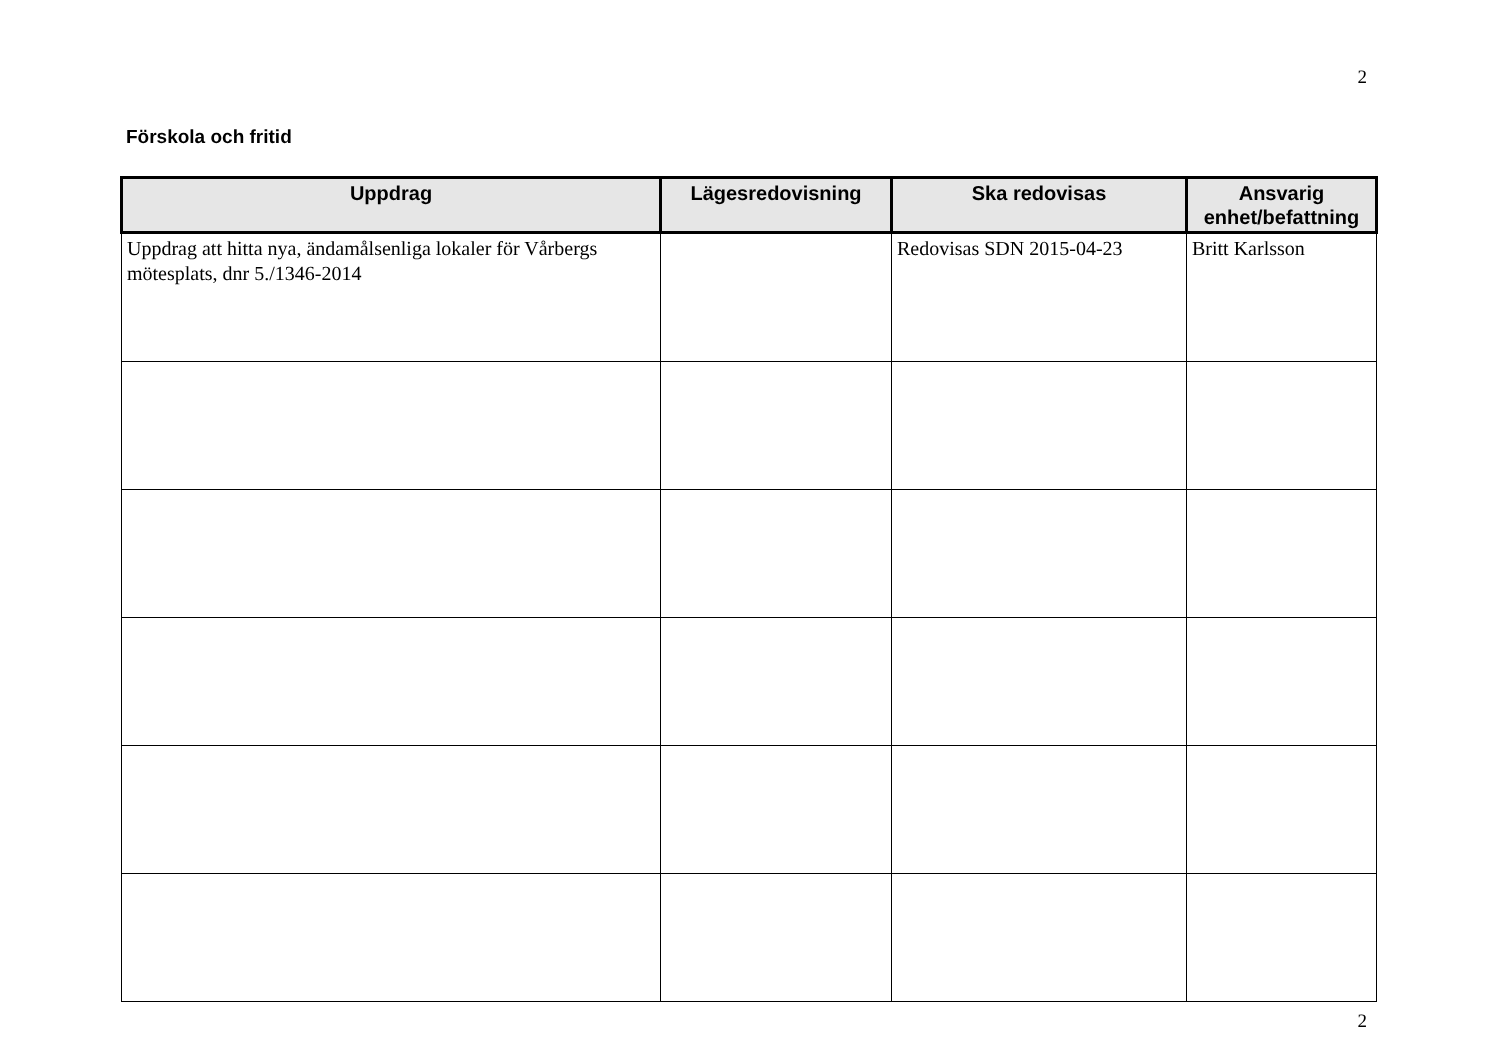2
Förskola och fritid
| Uppdrag | Lägesredovisning | Ska redovisas | Ansvarig enhet/befattning |
| --- | --- | --- | --- |
| Uppdrag att hitta nya, ändamålsenliga lokaler för Vårbergs mötesplats, dnr 5./1346-2014 | | Redovisas SDN 2015-04-23 | Britt Karlsson |
2